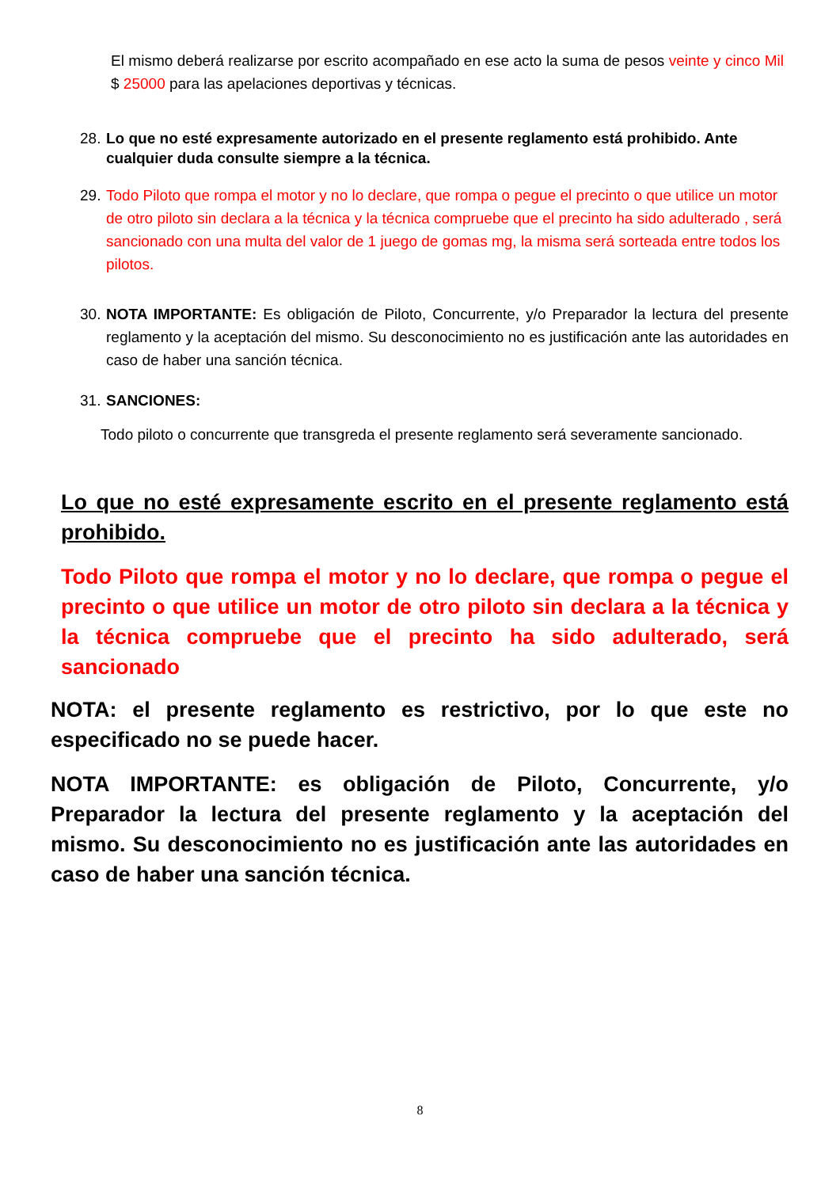El mismo deberá realizarse por escrito acompañado en ese acto la suma de pesos veinte y cinco Mil $ 25000 para las apelaciones deportivas y técnicas.
28. Lo que no esté expresamente autorizado en el presente reglamento está prohibido. Ante cualquier duda consulte siempre a la técnica.
29. Todo Piloto que rompa el motor y no lo declare, que rompa o pegue el precinto o que utilice un motor de otro piloto sin declara a la técnica y la técnica compruebe que el precinto ha sido adulterado , será sancionado con una multa del valor de 1 juego de gomas mg, la misma será sorteada entre todos los pilotos.
30. NOTA IMPORTANTE: Es obligación de Piloto, Concurrente, y/o Preparador la lectura del presente reglamento y la aceptación del mismo. Su desconocimiento no es justificación ante las autoridades en caso de haber una sanción técnica.
31. SANCIONES:
Todo piloto o concurrente que transgreda el presente reglamento será severamente sancionado.
Lo que no esté expresamente escrito en el presente reglamento está prohibido.
Todo Piloto que rompa el motor y no lo declare, que rompa o pegue el precinto o que utilice un motor de otro piloto sin declara a la técnica y la técnica compruebe que el precinto ha sido adulterado, será sancionado
NOTA: el presente reglamento es restrictivo, por lo que este no especificado no se puede hacer.
NOTA IMPORTANTE: es obligación de Piloto, Concurrente, y/o Preparador la lectura del presente reglamento y la aceptación del mismo. Su desconocimiento no es justificación ante las autoridades en caso de haber una sanción técnica.
8